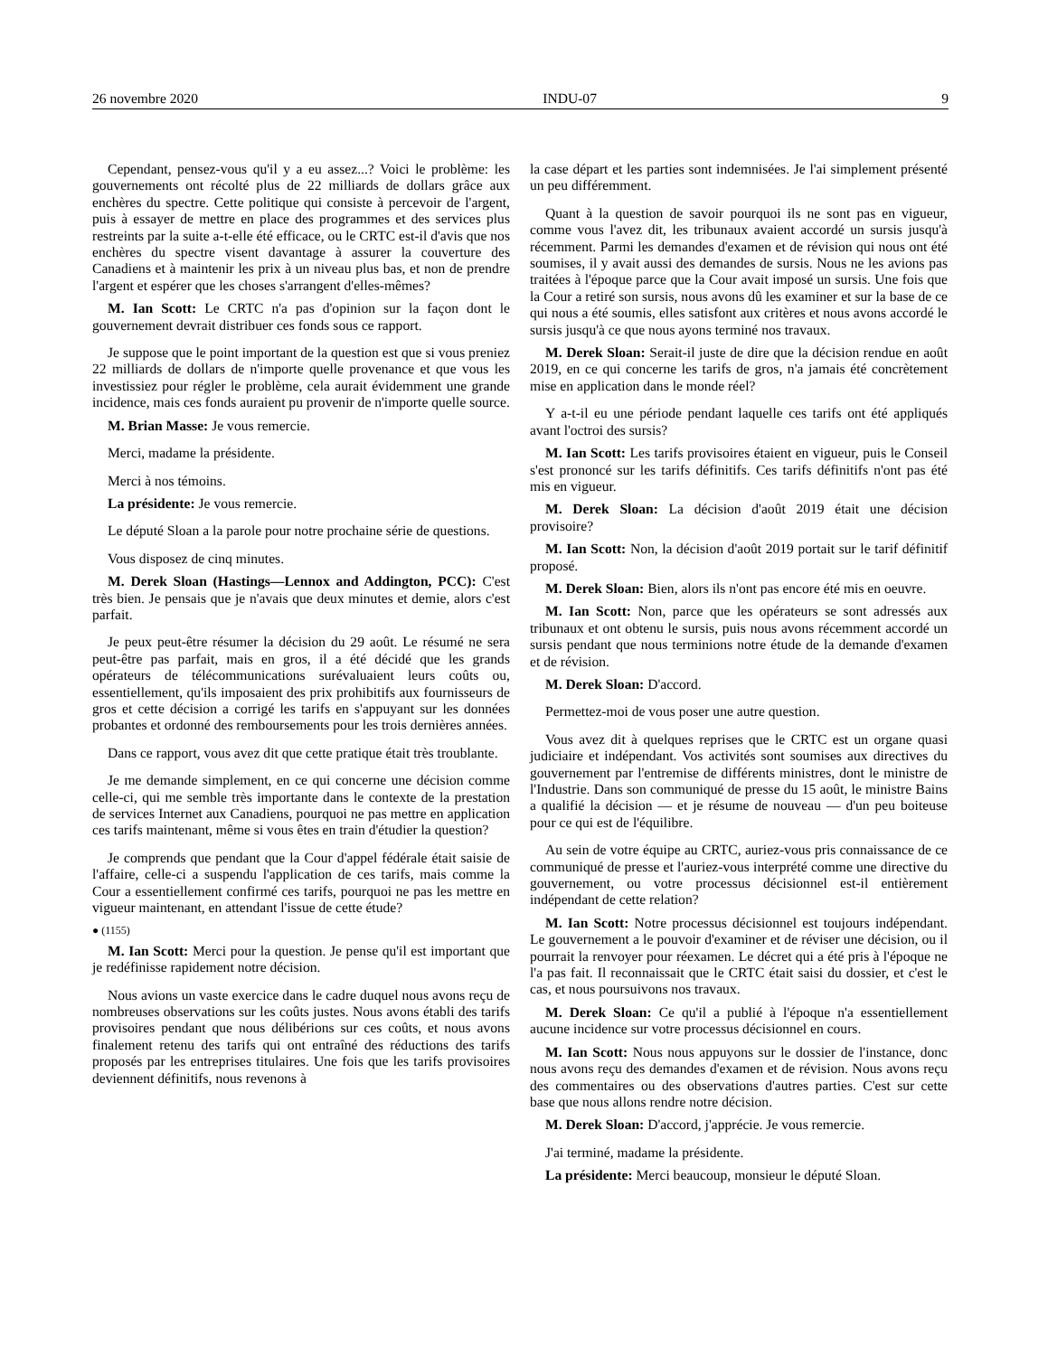26 novembre 2020 INDU-07 9
Cependant, pensez-vous qu'il y a eu assez...? Voici le problème: les gouvernements ont récolté plus de 22 milliards de dollars grâce aux enchères du spectre. Cette politique qui consiste à percevoir de l'argent, puis à essayer de mettre en place des programmes et des services plus restreints par la suite a-t-elle été efficace, ou le CRTC est-il d'avis que nos enchères du spectre visent davantage à assurer la couverture des Canadiens et à maintenir les prix à un niveau plus bas, et non de prendre l'argent et espérer que les choses s'arrangent d'elles-mêmes?
M. Ian Scott: Le CRTC n'a pas d'opinion sur la façon dont le gouvernement devrait distribuer ces fonds sous ce rapport.
Je suppose que le point important de la question est que si vous preniez 22 milliards de dollars de n'importe quelle provenance et que vous les investissiez pour régler le problème, cela aurait évidemment une grande incidence, mais ces fonds auraient pu provenir de n'importe quelle source.
M. Brian Masse: Je vous remercie.
Merci, madame la présidente.
Merci à nos témoins.
La présidente: Je vous remercie.
Le député Sloan a la parole pour notre prochaine série de questions.
Vous disposez de cinq minutes.
M. Derek Sloan (Hastings—Lennox and Addington, PCC): C'est très bien. Je pensais que je n'avais que deux minutes et demie, alors c'est parfait.
Je peux peut-être résumer la décision du 29 août. Le résumé ne sera peut-être pas parfait, mais en gros, il a été décidé que les grands opérateurs de télécommunications surévaluaient leurs coûts ou, essentiellement, qu'ils imposaient des prix prohibitifs aux fournisseurs de gros et cette décision a corrigé les tarifs en s'appuyant sur les données probantes et ordonné des remboursements pour les trois dernières années.
Dans ce rapport, vous avez dit que cette pratique était très troublante.
Je me demande simplement, en ce qui concerne une décision comme celle-ci, qui me semble très importante dans le contexte de la prestation de services Internet aux Canadiens, pourquoi ne pas mettre en application ces tarifs maintenant, même si vous êtes en train d'étudier la question?
Je comprends que pendant que la Cour d'appel fédérale était saisie de l'affaire, celle-ci a suspendu l'application de ces tarifs, mais comme la Cour a essentiellement confirmé ces tarifs, pourquoi ne pas les mettre en vigueur maintenant, en attendant l'issue de cette étude?
● (1155)
M. Ian Scott: Merci pour la question. Je pense qu'il est important que je redéfinisse rapidement notre décision.
Nous avions un vaste exercice dans le cadre duquel nous avons reçu de nombreuses observations sur les coûts justes. Nous avons établi des tarifs provisoires pendant que nous délibérions sur ces coûts, et nous avons finalement retenu des tarifs qui ont entraîné des réductions des tarifs proposés par les entreprises titulaires. Une fois que les tarifs provisoires deviennent définitifs, nous revenons à
la case départ et les parties sont indemnisées. Je l'ai simplement présenté un peu différemment.
Quant à la question de savoir pourquoi ils ne sont pas en vigueur, comme vous l'avez dit, les tribunaux avaient accordé un sursis jusqu'à récemment. Parmi les demandes d'examen et de révision qui nous ont été soumises, il y avait aussi des demandes de sursis. Nous ne les avions pas traitées à l'époque parce que la Cour avait imposé un sursis. Une fois que la Cour a retiré son sursis, nous avons dû les examiner et sur la base de ce qui nous a été soumis, elles satisfont aux critères et nous avons accordé le sursis jusqu'à ce que nous ayons terminé nos travaux.
M. Derek Sloan: Serait-il juste de dire que la décision rendue en août 2019, en ce qui concerne les tarifs de gros, n'a jamais été concrètement mise en application dans le monde réel?
Y a-t-il eu une période pendant laquelle ces tarifs ont été appliqués avant l'octroi des sursis?
M. Ian Scott: Les tarifs provisoires étaient en vigueur, puis le Conseil s'est prononcé sur les tarifs définitifs. Ces tarifs définitifs n'ont pas été mis en vigueur.
M. Derek Sloan: La décision d'août 2019 était une décision provisoire?
M. Ian Scott: Non, la décision d'août 2019 portait sur le tarif définitif proposé.
M. Derek Sloan: Bien, alors ils n'ont pas encore été mis en oeuvre.
M. Ian Scott: Non, parce que les opérateurs se sont adressés aux tribunaux et ont obtenu le sursis, puis nous avons récemment accordé un sursis pendant que nous terminions notre étude de la demande d'examen et de révision.
M. Derek Sloan: D'accord.
Permettez-moi de vous poser une autre question.
Vous avez dit à quelques reprises que le CRTC est un organe quasi judiciaire et indépendant. Vos activités sont soumises aux directives du gouvernement par l'entremise de différents ministres, dont le ministre de l'Industrie. Dans son communiqué de presse du 15 août, le ministre Bains a qualifié la décision — et je résume de nouveau — d'un peu boiteuse pour ce qui est de l'équilibre.
Au sein de votre équipe au CRTC, auriez-vous pris connaissance de ce communiqué de presse et l'auriez-vous interprété comme une directive du gouvernement, ou votre processus décisionnel est-il entièrement indépendant de cette relation?
M. Ian Scott: Notre processus décisionnel est toujours indépendant. Le gouvernement a le pouvoir d'examiner et de réviser une décision, ou il pourrait la renvoyer pour réexamen. Le décret qui a été pris à l'époque ne l'a pas fait. Il reconnaissait que le CRTC était saisi du dossier, et c'est le cas, et nous poursuivons nos travaux.
M. Derek Sloan: Ce qu'il a publié à l'époque n'a essentiellement aucune incidence sur votre processus décisionnel en cours.
M. Ian Scott: Nous nous appuyons sur le dossier de l'instance, donc nous avons reçu des demandes d'examen et de révision. Nous avons reçu des commentaires ou des observations d'autres parties. C'est sur cette base que nous allons rendre notre décision.
M. Derek Sloan: D'accord, j'apprécie. Je vous remercie.
J'ai terminé, madame la présidente.
La présidente: Merci beaucoup, monsieur le député Sloan.